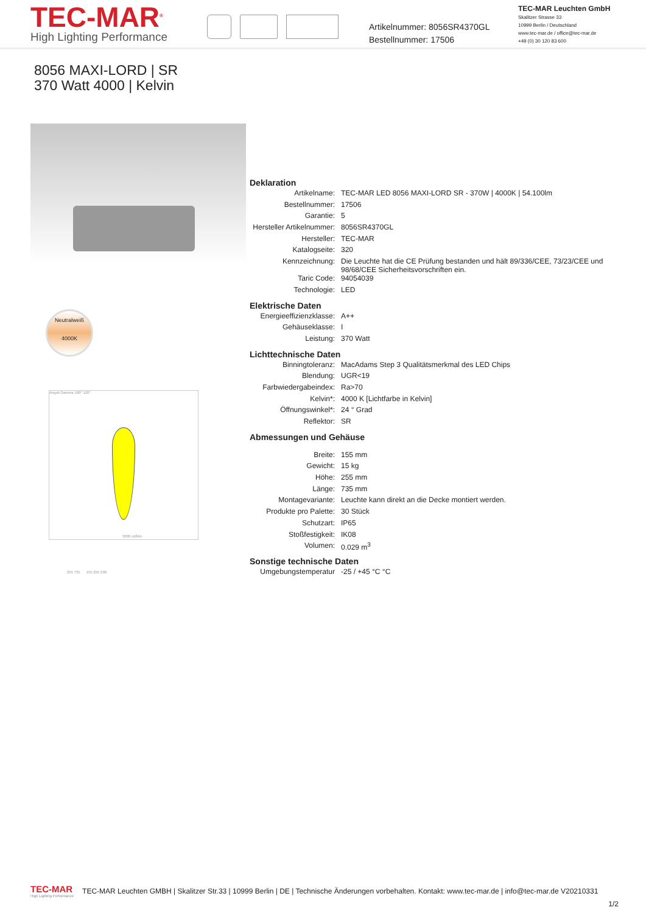TEC-MAR<sup>®</sup>
High Lighting Performance
Artikelnummer: 8056SR4370GL
Bestellnummer: 17506
TEC-MAR Leuchten GmbH
Skalitzer Strasse 33
10999 Berlin / Deutschland
www.tec-mar.de / office@tec-mar.de
+49 (0) 30 120 83 600
8056 MAXI-LORD | SR
370 Watt 4000 | Kelvin
Neutralweiß
4000K
Angoli Gamma 180° 120°
3000 cd/klm
255 735 155 255 290
Deklaration
| Artikelname: | TEC-MAR LED 8056 MAXI-LORD SR - 370W / 4000K / 54.100lm |
| Bestellnummer: | 17506 |
| Garantie: | 5 |
| Hersteller Artikelnummer: | 8056SR4370GL |
| Hersteller: | TEC-MAR |
| Katalogseite: | 320 |
| Kennzeichnung: | Die Leuchte hat die CE Prüfung bestanden und hält 89/336/CEE, 73/23/CEE und 98/68/CEE Sicherheitsvorschriften ein. |
| Taric Code: | 94054039 |
| Technologie: | LED |
Elektrische Daten
| Energieeffizienzklasse: | A++ |
| Gehäuseklasse: | I |
| Leistung: | 370 Watt |
Lichttechnische Daten
| Binningtoleranz: | MacAdams Step 3 Qualitätsmerkmal des LED Chips |
| Blendung: | UGR<19 |
| Farbwiedergabeindex: | Ra>70 |
| Kelvin*: | 4000 K [Lichtfarbe in Kelvin] |
| Öffnungswinkel*: | 24 ° Grad |
| Reflektor: | SR |
Abmessungen und Gehäuse
| Breite: | 155 mm |
| Gewicht: | 15 kg |
| Höhe: | 255 mm |
| Länge: | 735 mm |
| Montagevariante: | Leuchte kann direkt an die Decke montiert werden. |
| Produkte pro Palette: | 30 Stück |
| Schutzart: | IP65 |
| Stoßfestigkeit: | IK08 |
| Volumen: | 0.029 m<sup>3</sup> |
Sonstige technische Daten
| Umgebungstemperatur | -25 / +45 °C °C |
TEC-MAR
High Lighting Performance
TEC-MAR Leuchten GMBH | Skalitzer Str.33 | 10999 Berlin | DE | Technische Änderungen vorbehalten. Kontakt: www.tec-mar.de | info@tec-mar.de V20210331
1/2